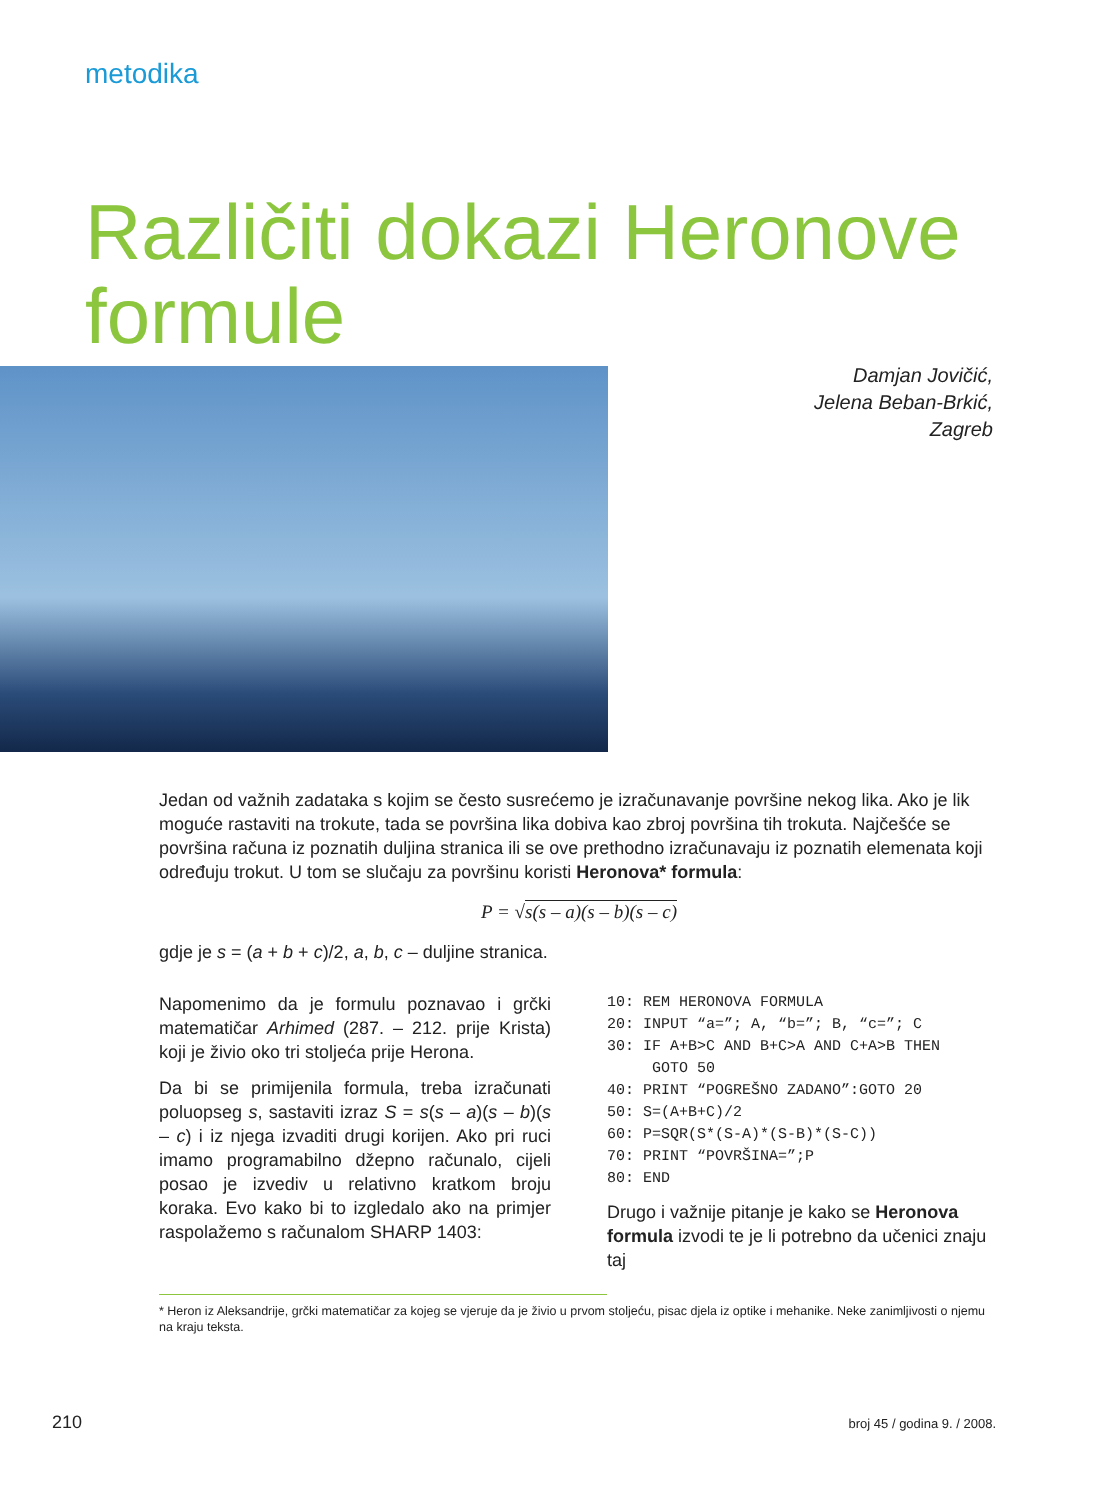metodika
Različiti dokazi Heronove
formule
Damjan Jovičić,
Jelena Beban-Brkić,
Zagreb
Jedan od važnih zadataka s kojim se često susrećemo je izračunavanje površine nekog lika. Ako je lik moguće rastaviti na trokute, tada se površina lika dobiva kao zbroj površina tih trokuta. Najčešće se površina računa iz poznatih duljina stranica ili se ove prethodno izračunavaju iz poznatih elemenata koji određuju trokut. U tom se slučaju za površinu koristi Heronova* formula:
P = √s(s – a)(s – b)(s – c)
gdje je s = (a + b + c)/2, a, b, c – duljine stranica.
Napomenimo da je formulu poznavao i grčki matematičar Arhimed (287. – 212. prije Krista) koji je živio oko tri stoljeća prije Herona.
Da bi se primijenila formula, treba izračunati poluopseg s, sastaviti izraz S = s(s – a)(s – b)(s – c) i iz njega izvaditi drugi korijen. Ako pri ruci imamo programabilno džepno računalo, cijeli posao je izvediv u relativno kratkom broju koraka. Evo kako bi to izgledalo ako na primjer raspolažemo s računalom SHARP 1403:
10: REM HERONOVA FORMULA
20: INPUT “a=”; A, “b=”; B, “c=”; C
30: IF A+B>C AND B+C>A AND C+A>B THEN
     GOTO 50
40: PRINT “POGREŠNO ZADANO”:GOTO 20
50: S=(A+B+C)/2
60: P=SQR(S*(S-A)*(S-B)*(S-C))
70: PRINT “POVRŠINA=”;P
80: END
Drugo i važnije pitanje je kako se Heronova formula izvodi te je li potrebno da učenici znaju taj
* Heron iz Aleksandrije, grčki matematičar za kojeg se vjeruje da je živio u prvom stoljeću, pisac djela iz optike i mehanike. Neke zanimljivosti o njemu na kraju teksta.
210 broj 45 / godina 9. / 2008.